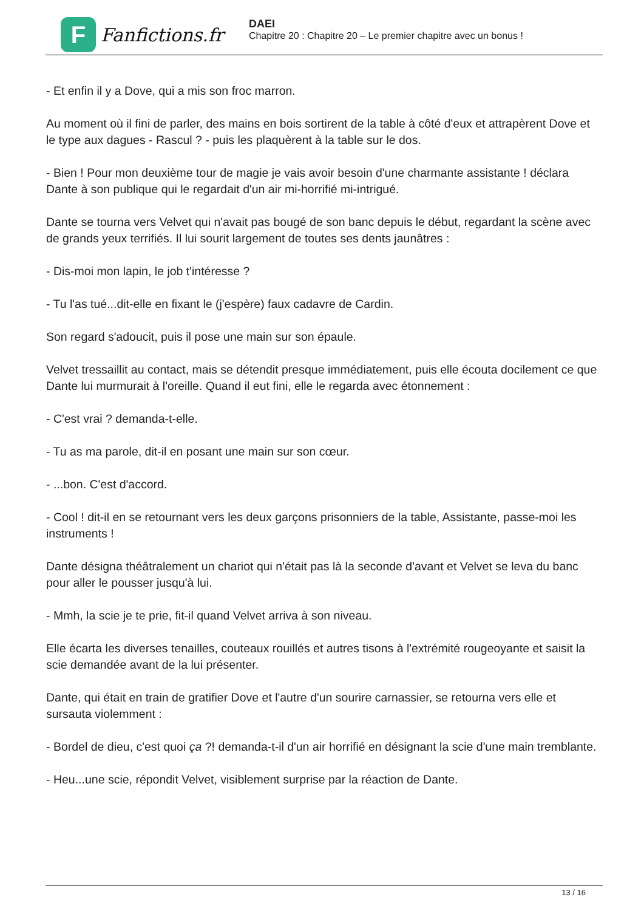F
Fanfictions.fr
DAEI
Chapitre 20 : Chapitre 20 – Le premier chapitre avec un bonus !
- Et enfin il y a Dove, qui a mis son froc marron.
Au moment où il fini de parler, des mains en bois sortirent de la table à côté d'eux et attrapèrent Dove et le type aux dagues - Rascul ? - puis les plaquèrent à la table sur le dos.
- Bien ! Pour mon deuxième tour de magie je vais avoir besoin d'une charmante assistante ! déclara Dante à son publique qui le regardait d'un air mi-horrifié mi-intrigué.
Dante se tourna vers Velvet qui n'avait pas bougé de son banc depuis le début, regardant la scène avec de grands yeux terrifiés. Il lui sourit largement de toutes ses dents jaunâtres :
- Dis-moi mon lapin, le job t'intéresse ?
- Tu l'as tué...dit-elle en fixant le (j'espère) faux cadavre de Cardin.
Son regard s'adoucit, puis il pose une main sur son épaule.
Velvet tressaillit au contact, mais se détendit presque immédiatement, puis elle écouta docilement ce que Dante lui murmurait à l'oreille. Quand il eut fini, elle le regarda avec étonnement :
- C'est vrai ? demanda-t-elle.
- Tu as ma parole, dit-il en posant une main sur son cœur.
- ...bon. C'est d'accord.
- Cool ! dit-il en se retournant vers les deux garçons prisonniers de la table, Assistante, passe-moi les instruments !
Dante désigna théâtralement un chariot qui n'était pas là la seconde d'avant et Velvet se leva du banc pour aller le pousser jusqu'à lui.
- Mmh, la scie je te prie, fit-il quand Velvet arriva à son niveau.
Elle écarta les diverses tenailles, couteaux rouillés et autres tisons à l'extrémité rougeoyante et saisit la scie demandée avant de la lui présenter.
Dante, qui était en train de gratifier Dove et l'autre d'un sourire carnassier, se retourna vers elle et sursauta violemment :
- Bordel de dieu, c'est quoi ça ?! demanda-t-il d'un air horrifié en désignant la scie d'une main tremblante.
- Heu...une scie, répondit Velvet, visiblement surprise par la réaction de Dante.
13 / 16